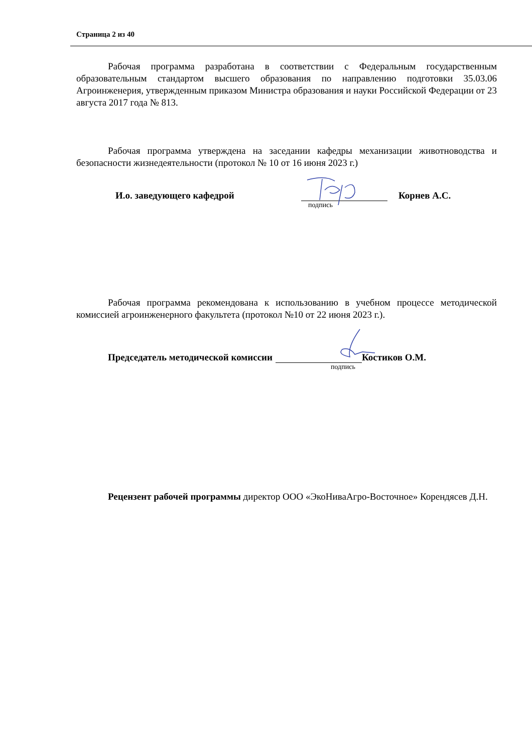Страница 2 из 40
Рабочая программа разработана в соответствии с Федеральным государственным образовательным стандартом высшего образования по направлению подготовки 35.03.06 Агроинженерия, утвержденным приказом Министра образования и науки Российской Федерации от 23 августа 2017 года № 813.
Рабочая программа утверждена на заседании кафедры механизации животноводства и безопасности жизнедеятельности (протокол № 10 от 16 июня 2023 г.)
И.о. заведующего кафедрой
Корнев А.С.
подпись
Рабочая программа рекомендована к использованию в учебном процессе методической комиссией агроинженерного факультета (протокол №10 от 22 июня 2023 г.).
Председатель методической комиссии
Костиков О.М.
подпись
Рецензент рабочей программы директор ООО «ЭкоНиваАгро-Восточное» Корендясев Д.Н.